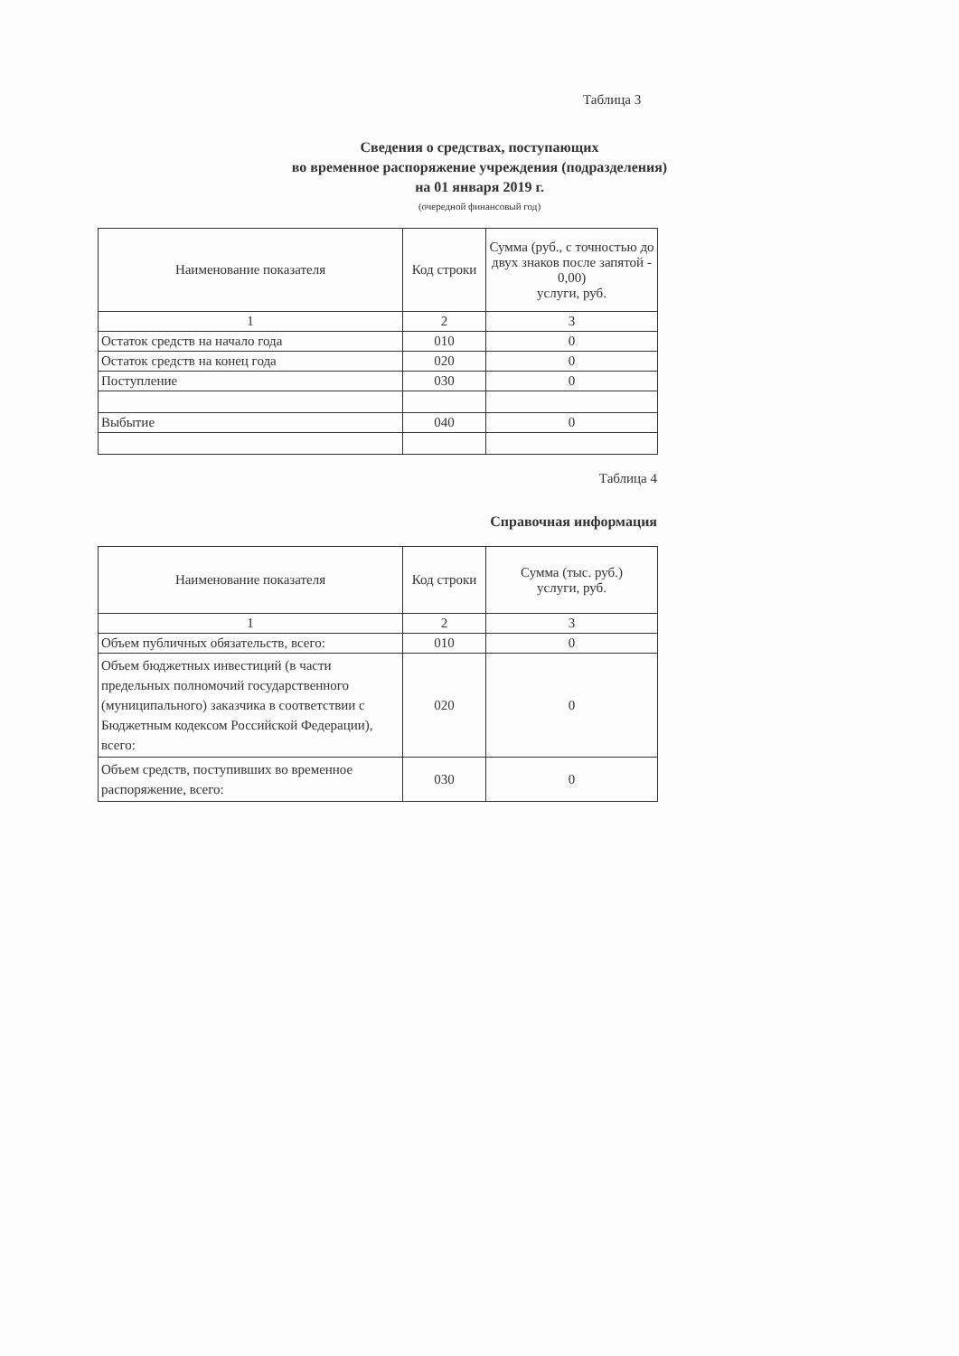Таблица 3
Сведения о средствах, поступающих
во временное распоряжение учреждения (подразделения)
на 01 января 2019 г.
(очередной финансовый год)
| Наименование показателя | Код строки | Сумма (руб., с точностью до двух знаков после запятой - 0,00) услуги, руб. |
| 1 | 2 | 3 |
| Остаток средств на начало года | 010 | 0 |
| Остаток средств на конец года | 020 | 0 |
| Поступление | 030 | 0 |
| Выбытие | 040 | 0 |
Таблица 4
Справочная информация
| Наименование показателя | Код строки | Сумма (тыс. руб.) услуги, руб. |
| 1 | 2 | 3 |
| Объем публичных обязательств, всего: | 010 | 0 |
| Объем бюджетных инвестиций (в части предельных полномочий государственного (муниципального) заказчика в соответствии с Бюджетным кодексом Российской Федерации), всего: | 020 | 0 |
| Объем средств, поступивших во временное распоряжение, всего: | 030 | 0 |